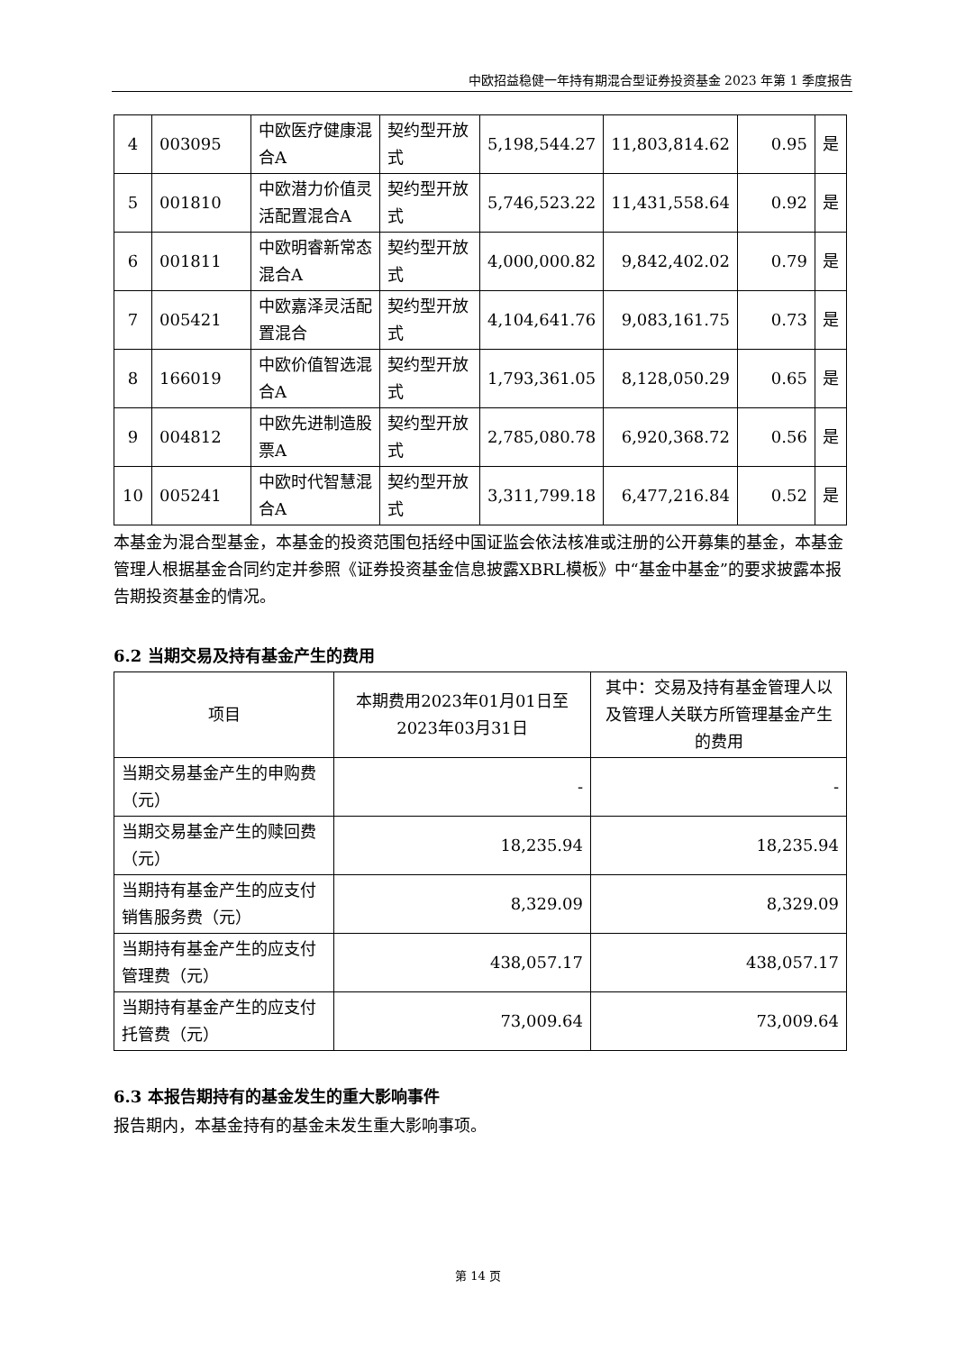中欧招益稳健一年持有期混合型证券投资基金 2023 年第 1 季度报告
| 4 | 003095 | 中欧医疗健康混合A | 契约型开放式 | 5,198,544.27 | 11,803,814.62 | 0.95 | 是 |
| 5 | 001810 | 中欧潜力价值灵活配置混合A | 契约型开放式 | 5,746,523.22 | 11,431,558.64 | 0.92 | 是 |
| 6 | 001811 | 中欧明睿新常态混合A | 契约型开放式 | 4,000,000.82 | 9,842,402.02 | 0.79 | 是 |
| 7 | 005421 | 中欧嘉泽灵活配置混合 | 契约型开放式 | 4,104,641.76 | 9,083,161.75 | 0.73 | 是 |
| 8 | 166019 | 中欧价值智选混合A | 契约型开放式 | 1,793,361.05 | 8,128,050.29 | 0.65 | 是 |
| 9 | 004812 | 中欧先进制造股票A | 契约型开放式 | 2,785,080.78 | 6,920,368.72 | 0.56 | 是 |
| 10 | 005241 | 中欧时代智慧混合A | 契约型开放式 | 3,311,799.18 | 6,477,216.84 | 0.52 | 是 |
本基金为混合型基金，本基金的投资范围包括经中国证监会依法核准或注册的公开募集的基金，本基金管理人根据基金合同约定并参照《证券投资基金信息披露XBRL模板》中“基金中基金”的要求披露本报告期投资基金的情况。
6.2 当期交易及持有基金产生的费用
| 项目 | 本期费用2023年01月01日至2023年03月31日 | 其中：交易及持有基金管理人以及管理人关联方所管理基金产生的费用 |
| --- | --- | --- |
| 当期交易基金产生的申购费（元） | - | - |
| 当期交易基金产生的赎回费（元） | 18,235.94 | 18,235.94 |
| 当期持有基金产生的应支付销售服务费（元） | 8,329.09 | 8,329.09 |
| 当期持有基金产生的应支付管理费（元） | 438,057.17 | 438,057.17 |
| 当期持有基金产生的应支付托管费（元） | 73,009.64 | 73,009.64 |
6.3 本报告期持有的基金发生的重大影响事件
报告期内，本基金持有的基金未发生重大影响事项。
第 14 页